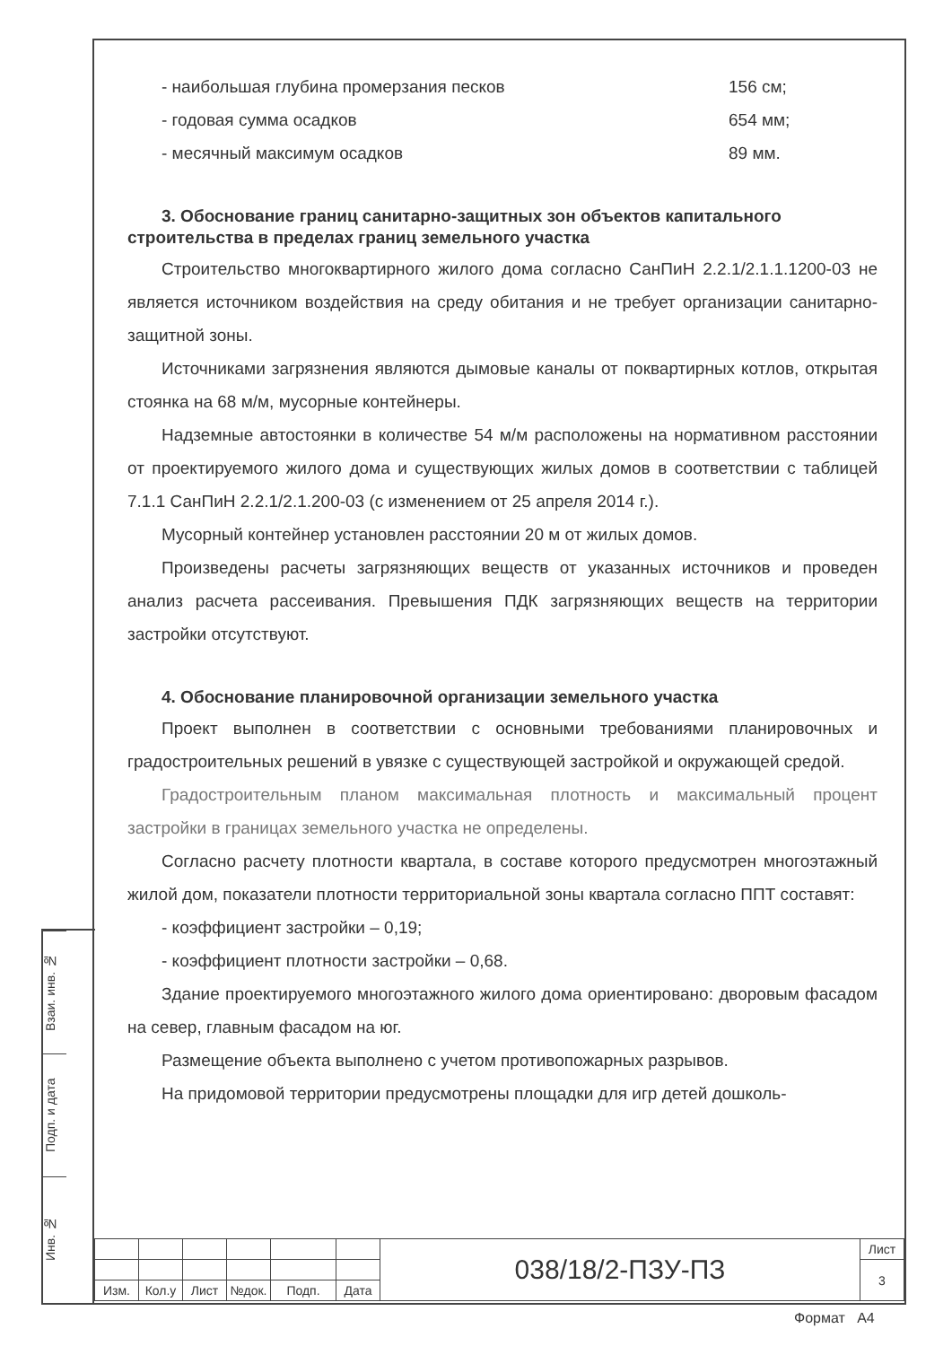- наибольшая глубина промерзания песков 156 см;
- годовая сумма осадков 654 мм;
- месячный максимум осадков 89 мм.
3. Обоснование границ санитарно-защитных зон объектов капитального строительства в пределах границ земельного участка
Строительство многоквартирного жилого дома согласно СанПиН 2.2.1/2.1.1.1200-03 не является источником воздействия на среду обитания и не требует организации санитарно-защитной зоны.
Источниками загрязнения являются дымовые каналы от поквартирных котлов, открытая стоянка на 68 м/м, мусорные контейнеры.
Надземные автостоянки в количестве 54 м/м расположены на нормативном расстоянии от проектируемого жилого дома и существующих жилых домов в соответствии с таблицей 7.1.1 СанПиН 2.2.1/2.1.200-03 (с изменением от 25 апреля 2014 г.).
Мусорный контейнер установлен расстоянии 20 м от жилых домов.
Произведены расчеты загрязняющих веществ от указанных источников и проведен анализ расчета рассеивания. Превышения ПДК загрязняющих веществ на территории застройки отсутствуют.
4. Обоснование планировочной организации земельного участка
Проект выполнен в соответствии с основными требованиями планировочных и градостроительных решений в увязке с существующей застройкой и окружающей средой.
Градостроительным планом максимальная плотность и максимальный процент застройки в границах земельного участка не определены.
Согласно расчету плотности квартала, в составе которого предусмотрен многоэтажный жилой дом, показатели плотности территориальной зоны квартала согласно ППТ составят:
- коэффициент застройки – 0,19;
- коэффициент плотности застройки – 0,68.
Здание проектируемого многоэтажного жилого дома ориентировано: дворовым фасадом на север, главным фасадом на юг.
Размещение объекта выполнено с учетом противопожарных разрывов.
На придомовой территории предусмотрены площадки для игр детей дошколь-
Взаи. инв. №
Подп. и дата
Инв. №
| | | | | | | 038/18/2-ПЗУ-ПЗ | Лист |
| | | | | | | | 3 |
| Изм. | Кол.у | Лист | №док. | Подп. | Дата | | |
Формат А4